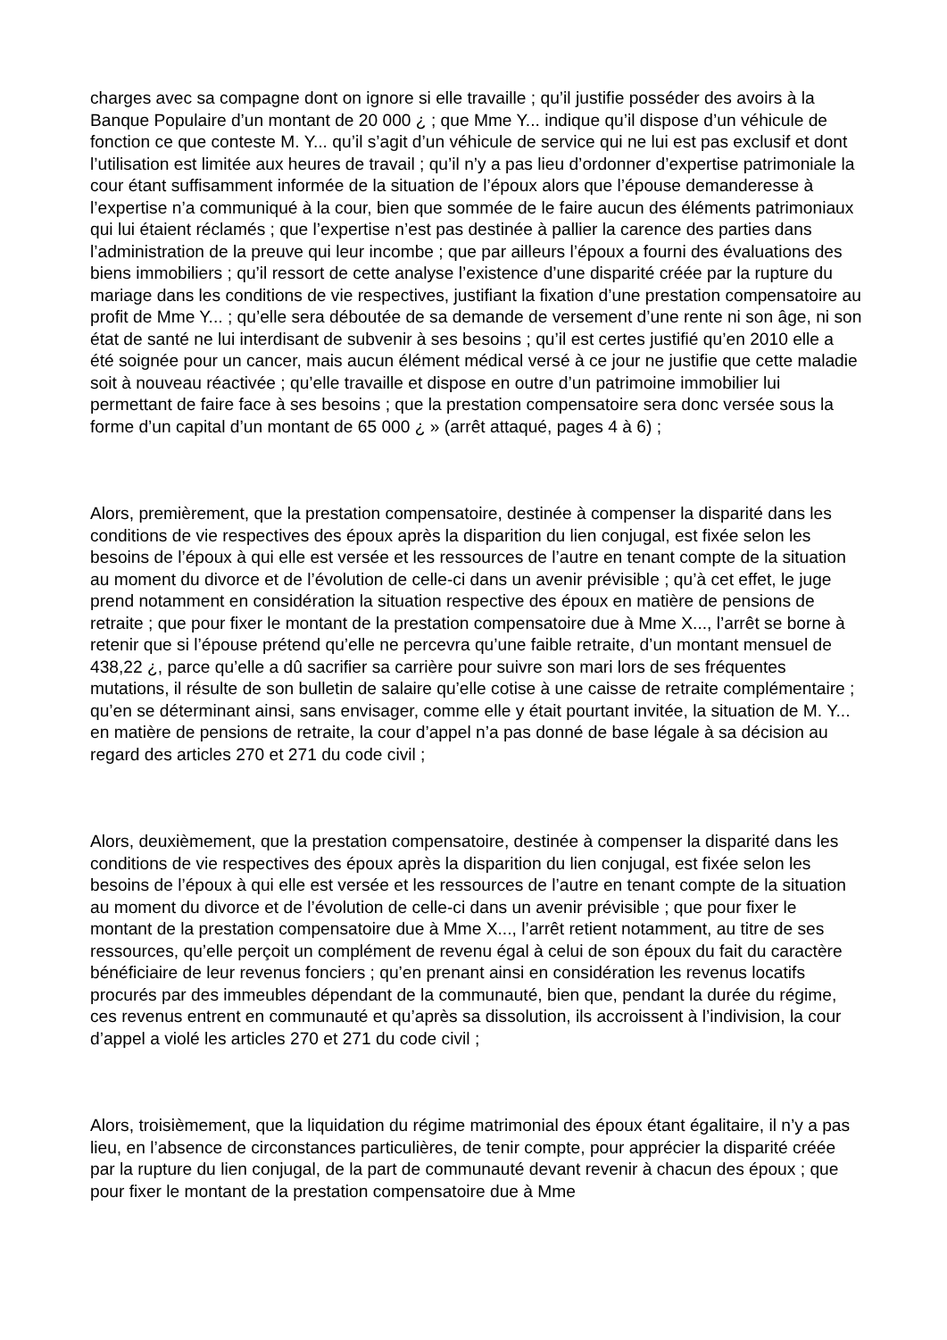charges avec sa compagne dont on ignore si elle travaille ; qu’il justifie posséder des avoirs à la Banque Populaire d’un montant de 20 000 ¿ ; que Mme Y... indique qu’il dispose d’un véhicule de fonction ce que conteste M. Y... qu’il s’agit d’un véhicule de service qui ne lui est pas exclusif et dont l’utilisation est limitée aux heures de travail ; qu’il n’y a pas lieu d’ordonner d’expertise patrimoniale la cour étant suffisamment informée de la situation de l’époux alors que l’épouse demanderesse à l’expertise n’a communiqué à la cour, bien que sommée de le faire aucun des éléments patrimoniaux qui lui étaient réclamés ; que l’expertise n’est pas destinée à pallier la carence des parties dans l’administration de la preuve qui leur incombe ; que par ailleurs l’époux a fourni des évaluations des biens immobiliers ; qu’il ressort de cette analyse l’existence d’une disparité créée par la rupture du mariage dans les conditions de vie respectives, justifiant la fixation d’une prestation compensatoire au profit de Mme Y... ; qu’elle sera déboutée de sa demande de versement d’une rente ni son âge, ni son état de santé ne lui interdisant de subvenir à ses besoins ; qu’il est certes justifié qu’en 2010 elle a été soignée pour un cancer, mais aucun élément médical versé à ce jour ne justifie que cette maladie soit à nouveau réactivée ; qu’elle travaille et dispose en outre d’un patrimoine immobilier lui permettant de faire face à ses besoins ; que la prestation compensatoire sera donc versée sous la forme d’un capital d’un montant de 65 000 ¿ » (arrêt attaqué, pages 4 à 6) ;
Alors, premièrement, que la prestation compensatoire, destinée à compenser la disparité dans les conditions de vie respectives des époux après la disparition du lien conjugal, est fixée selon les besoins de l’époux à qui elle est versée et les ressources de l’autre en tenant compte de la situation au moment du divorce et de l’évolution de celle-ci dans un avenir prévisible ; qu’à cet effet, le juge prend notamment en considération la situation respective des époux en matière de pensions de retraite ; que pour fixer le montant de la prestation compensatoire due à Mme X..., l’arrêt se borne à retenir que si l’épouse prétend qu’elle ne percevra qu’une faible retraite, d’un montant mensuel de 438,22 ¿, parce qu’elle a dû sacrifier sa carrière pour suivre son mari lors de ses fréquentes mutations, il résulte de son bulletin de salaire qu’elle cotise à une caisse de retraite complémentaire ; qu’en se déterminant ainsi, sans envisager, comme elle y était pourtant invitée, la situation de M. Y... en matière de pensions de retraite, la cour d’appel n’a pas donné de base légale à sa décision au regard des articles 270 et 271 du code civil ;
Alors, deuxièmement, que la prestation compensatoire, destinée à compenser la disparité dans les conditions de vie respectives des époux après la disparition du lien conjugal, est fixée selon les besoins de l’époux à qui elle est versée et les ressources de l’autre en tenant compte de la situation au moment du divorce et de l’évolution de celle-ci dans un avenir prévisible ; que pour fixer le montant de la prestation compensatoire due à Mme X..., l’arrêt retient notamment, au titre de ses ressources, qu’elle perçoit un complément de revenu égal à celui de son époux du fait du caractère bénéficiaire de leur revenus fonciers ; qu’en prenant ainsi en considération les revenus locatifs procurés par des immeubles dépendant de la communauté, bien que, pendant la durée du régime, ces revenus entrent en communauté et qu’après sa dissolution, ils accroissent à l’indivision, la cour d’appel a violé les articles 270 et 271 du code civil ;
Alors, troisièmement, que la liquidation du régime matrimonial des époux étant égalitaire, il n’y a pas lieu, en l’absence de circonstances particulières, de tenir compte, pour apprécier la disparité créée par la rupture du lien conjugal, de la part de communauté devant revenir à chacun des époux ; que pour fixer le montant de la prestation compensatoire due à Mme